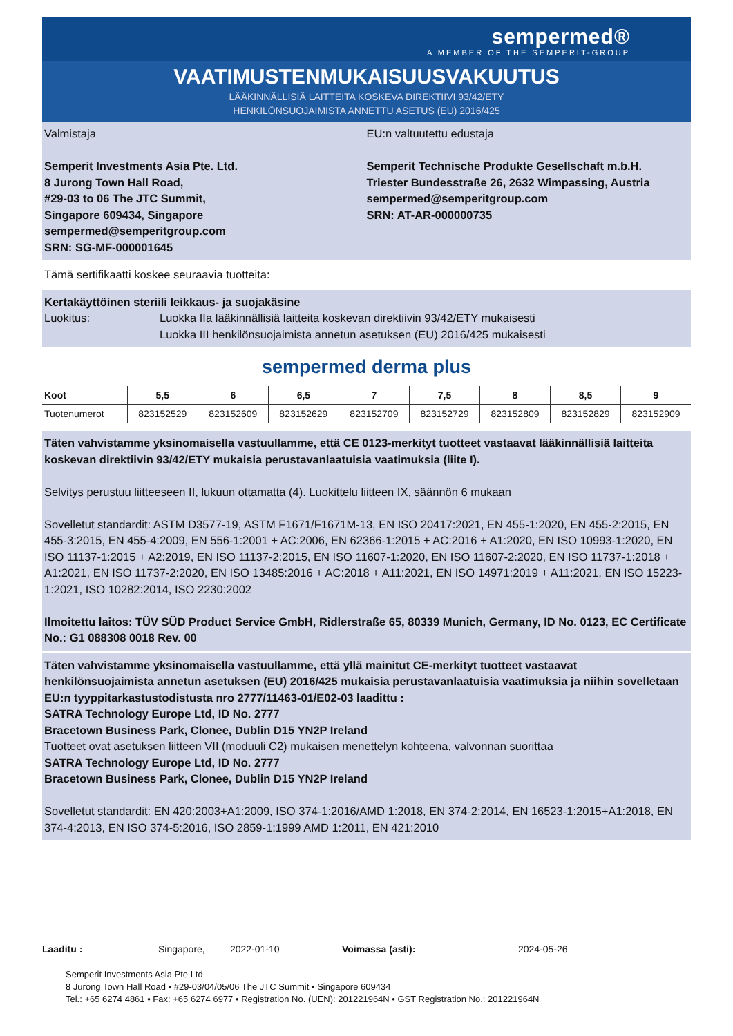sempermed®
A MEMBER OF THE SEMPERIT-GROUP
VAATIMUSTENMUKAISUUSVAKUUTUS
LÄÄKINNÄLLISIÄ LAITTEITA KOSKEVA DIREKTIIVI 93/42/ETY
HENKILÖNSUOJAIMISTA ANNETTU ASETUS (EU) 2016/425
Valmistaja
Semperit Investments Asia Pte. Ltd.
8 Jurong Town Hall Road,
#29-03 to 06 The JTC Summit,
Singapore 609434, Singapore
sempermed@semperitgroup.com
SRN: SG-MF-000001645
EU:n valtuutettu edustaja
Semperit Technische Produkte Gesellschaft m.b.H.
Triester Bundesstraße 26, 2632 Wimpassing, Austria
sempermed@semperitgroup.com
SRN: AT-AR-000000735
Tämä sertifikaatti koskee seuraavia tuotteita:
Kertakäyttöinen steriili leikkaus- ja suojakäsine
Luokitus: Luokka IIa lääkinnällisiä laitteita koskevan direktiivin 93/42/ETY mukaisesti
Luokka III henkilönsuojaimista annetun asetuksen (EU) 2016/425 mukaisesti
sempermed derma plus
| Koot | 5,5 | 6 | 6,5 | 7 | 7,5 | 8 | 8,5 | 9 |
| --- | --- | --- | --- | --- | --- | --- | --- | --- |
| Tuotenumerot | 823152529 | 823152609 | 823152629 | 823152709 | 823152729 | 823152809 | 823152829 | 823152909 |
Täten vahvistamme yksinomaisella vastuullamme, että CE 0123-merkityt tuotteet vastaavat lääkinnällisiä laitteita koskevan direktiivin 93/42/ETY mukaisia perustavanlaatuisia vaatimuksia (liite I).
Selvitys perustuu liitteeseen II, lukuun ottamatta (4). Luokittelu liitteen IX, säännön 6 mukaan
Sovelletut standardit: ASTM D3577-19, ASTM F1671/F1671M-13, EN ISO 20417:2021, EN 455-1:2020, EN 455-2:2015, EN 455-3:2015, EN 455-4:2009, EN 556-1:2001 + AC:2006, EN 62366-1:2015 + AC:2016 + A1:2020, EN ISO 10993-1:2020, EN ISO 11137-1:2015 + A2:2019, EN ISO 11137-2:2015, EN ISO 11607-1:2020, EN ISO 11607-2:2020, EN ISO 11737-1:2018 + A1:2021, EN ISO 11737-2:2020, EN ISO 13485:2016 + AC:2018 + A11:2021, EN ISO 14971:2019 + A11:2021, EN ISO 15223-1:2021, ISO 10282:2014, ISO 2230:2002
Ilmoitettu laitos: TÜV SÜD Product Service GmbH, Ridlerstraße 65, 80339 Munich, Germany, ID No. 0123, EC Certificate No.: G1 088308 0018 Rev. 00
Täten vahvistamme yksinomaisella vastuullamme, että yllä mainitut CE-merkityt tuotteet vastaavat henkilönsuojaimista annetun asetuksen (EU) 2016/425 mukaisia perustavanlaatuisia vaatimuksia ja niihin sovelletaan EU:n tyyppitarkastustodistusta nro 2777/11463-01/E02-03 laadittu :
SATRA Technology Europe Ltd, ID No. 2777
Bracetown Business Park, Clonee, Dublin D15 YN2P Ireland
Tuotteet ovat asetuksen liitteen VII (moduuli C2) mukaisen menettelyn kohteena, valvonnan suorittaa
SATRA Technology Europe Ltd, ID No. 2777
Bracetown Business Park, Clonee, Dublin D15 YN2P Ireland
Sovelletut standardit: EN 420:2003+A1:2009, ISO 374-1:2016/AMD 1:2018, EN 374-2:2014, EN 16523-1:2015+A1:2018, EN 374-4:2013, EN ISO 374-5:2016, ISO 2859-1:1999 AMD 1:2011, EN 421:2010
Laaditu : Singapore, 2022-01-10 Voimassa (asti): 2024-05-26
Semperit Investments Asia Pte Ltd
8 Jurong Town Hall Road • #29-03/04/05/06 The JTC Summit • Singapore 609434
Tel.: +65 6274 4861 • Fax: +65 6274 6977 • Registration No. (UEN): 201221964N • GST Registration No.: 201221964N